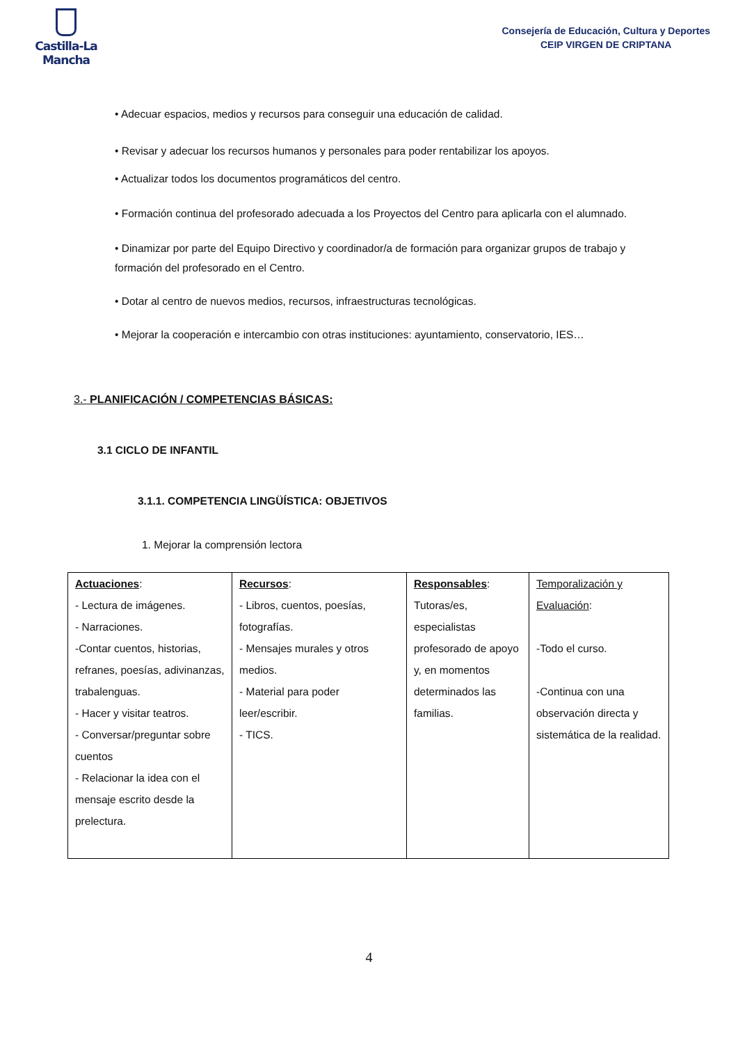Castilla-La Mancha
Consejería de Educación, Cultura y Deportes
CEIP VIRGEN DE CRIPTANA
• Adecuar espacios, medios y recursos para conseguir una educación de calidad.
• Revisar y adecuar los recursos humanos y personales para poder rentabilizar los apoyos.
• Actualizar todos los documentos programáticos del centro.
• Formación continua del profesorado adecuada a los Proyectos del Centro para aplicarla con el alumnado.
• Dinamizar por parte del Equipo Directivo y coordinador/a de formación para organizar grupos de trabajo y formación del profesorado en el Centro.
• Dotar al centro de nuevos medios, recursos, infraestructuras tecnológicas.
• Mejorar la cooperación e intercambio con otras instituciones: ayuntamiento, conservatorio, IES…
3.- PLANIFICACIÓN / COMPETENCIAS BÁSICAS:
3.1 CICLO DE INFANTIL
3.1.1. COMPETENCIA LINGÜÍSTICA: OBJETIVOS
1. Mejorar la comprensión lectora
| Actuaciones : - Lectura de imágenes. - Narraciones. -Contar cuentos, historias, refranes, poesías, adivinanzas, trabalenguas. - Hacer y visitar teatros. - Conversar/preguntar sobre cuentos - Relacionar la idea con el mensaje escrito desde la prelectura. | Recursos : - Libros, cuentos, poesías, fotografías. - Mensajes murales y otros medios. - Material para poder leer/escribir. - TICS. | Responsables : Tutoras/es, especialistas profesorado de apoyo y, en momentos determinados las familias. | Temporalización y Evaluación : -Todo el curso. -Continua con una observación directa y sistemática de la realidad. |
4